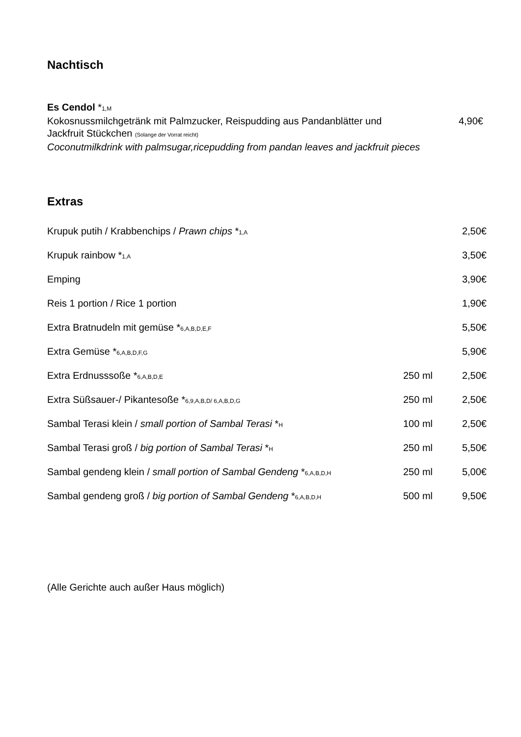Nachtisch
Es Cendol *1,M
Kokosnussmilchgetränk mit Palmzucker, Reispudding aus Pandanblätter und
Jackfruit Stückchen (Solange der Vorrat reicht)
4,90€
Coconutmilkdrink with palmsugar,ricepudding from pandan leaves and jackfruit pieces
Extras
| Krupuk putih / Krabbenchips / Prawn chips * 1,A | | 2,50€ |
| Krupuk rainbow * 1,A | | 3,50€ |
| Emping | | 3,90€ |
| Reis 1 portion / Rice 1 portion | | 1,90€ |
| Extra Bratnudeln mit gemüse * 6,A,B,D,E,F | | 5,50€ |
| Extra Gemüse * 6,A,B,D,F,G | | 5,90€ |
| Extra Erdnusssoße * 6,A,B,D,E | 250 ml | 2,50€ |
| Extra Süßsauer-/ Pikantesoße * 6,9,A,B,D/ 6,A,B,D,G | 250 ml | 2,50€ |
| Sambal Terasi klein / small portion of Sambal Terasi * H | 100 ml | 2,50€ |
| Sambal Terasi groß / big portion of Sambal Terasi * H | 250 ml | 5,50€ |
| Sambal gendeng klein / small portion of Sambal Gendeng * 6,A,B,D,H | 250 ml | 5,00€ |
| Sambal gendeng groß / big portion of Sambal Gendeng * 6,A,B,D,H | 500 ml | 9,50€ |
(Alle Gerichte auch außer Haus möglich)